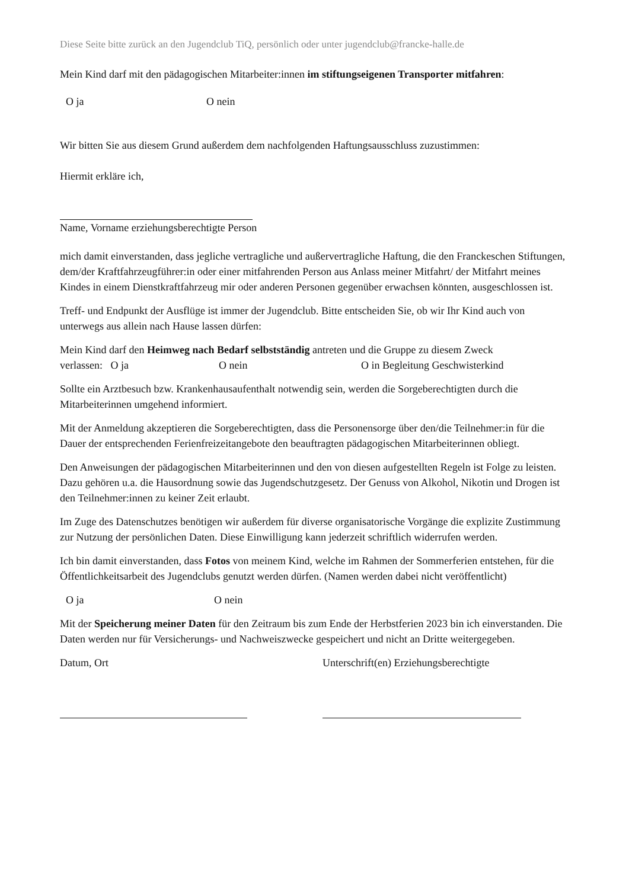Diese Seite bitte zurück an den Jugendclub TiQ, persönlich oder unter jugendclub@francke-halle.de
Mein Kind darf mit den pädagogischen Mitarbeiter:innen im stiftungseigenen Transporter mitfahren:
O ja O nein
Wir bitten Sie aus diesem Grund außerdem dem nachfolgenden Haftungsausschluss zuzustimmen:
Hiermit erkläre ich,
Name, Vorname erziehungsberechtigte Person
mich damit einverstanden, dass jegliche vertragliche und außervertragliche Haftung, die den Franckeschen Stiftungen, dem/der Kraftfahrzeugführer:in oder einer mitfahrenden Person aus Anlass meiner Mitfahrt/ der Mitfahrt meines Kindes in einem Dienstkraftfahrzeug mir oder anderen Personen gegenüber erwachsen könnten, ausgeschlossen ist.
Treff- und Endpunkt der Ausflüge ist immer der Jugendclub. Bitte entscheiden Sie, ob wir Ihr Kind auch von unterwegs aus allein nach Hause lassen dürfen:
Mein Kind darf den Heimweg nach Bedarf selbstständig antreten und die Gruppe zu diesem Zweck
verlassen: O ja O nein O in Begleitung Geschwisterkind
Sollte ein Arztbesuch bzw. Krankenhausaufenthalt notwendig sein, werden die Sorgeberechtigten durch die Mitarbeiterinnen umgehend informiert.
Mit der Anmeldung akzeptieren die Sorgeberechtigten, dass die Personensorge über den/die Teilnehmer:in für die Dauer der entsprechenden Ferienfreizeitangebote den beauftragten pädagogischen Mitarbeiterinnen obliegt.
Den Anweisungen der pädagogischen Mitarbeiterinnen und den von diesen aufgestellten Regeln ist Folge zu leisten. Dazu gehören u.a. die Hausordnung sowie das Jugendschutzgesetz. Der Genuss von Alkohol, Nikotin und Drogen ist den Teilnehmer:innen zu keiner Zeit erlaubt.
Im Zuge des Datenschutzes benötigen wir außerdem für diverse organisatorische Vorgänge die explizite Zustimmung zur Nutzung der persönlichen Daten. Diese Einwilligung kann jederzeit schriftlich widerrufen werden.
Ich bin damit einverstanden, dass Fotos von meinem Kind, welche im Rahmen der Sommerferien entstehen, für die Öffentlichkeitsarbeit des Jugendclubs genutzt werden dürfen. (Namen werden dabei nicht veröffentlicht)
O ja O nein
Mit der Speicherung meiner Daten für den Zeitraum bis zum Ende der Herbstferien 2023 bin ich einverstanden. Die Daten werden nur für Versicherungs- und Nachweiszwecke gespeichert und nicht an Dritte weitergegeben.
Datum, Ort Unterschrift(en) Erziehungsberechtigte